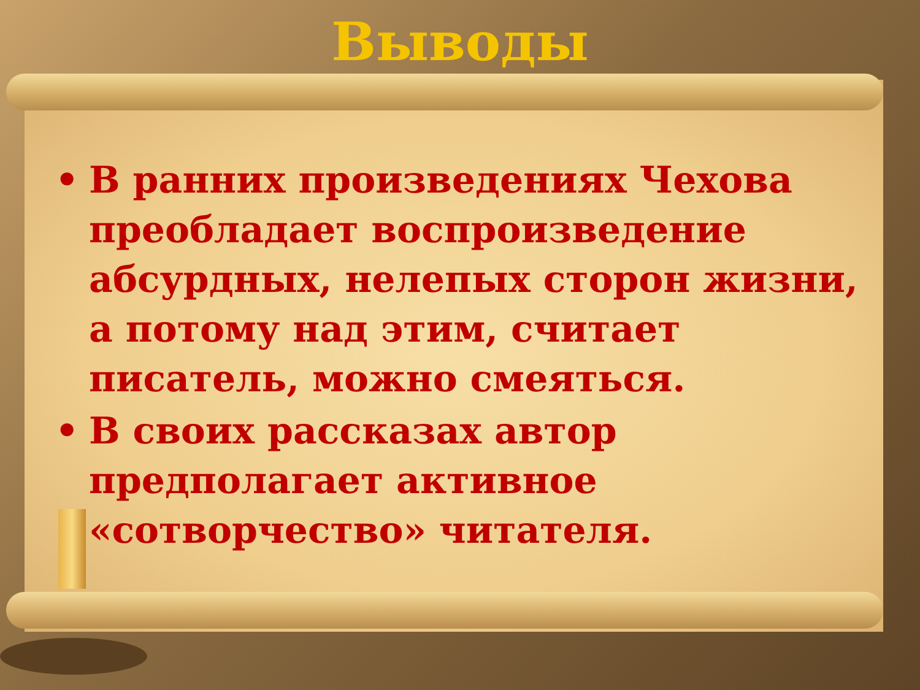Выводы
• В ранних произведениях Чехова преобладает воспроизведение абсурдных, нелепых сторон жизни, а потому над этим, считает писатель, можно смеяться.
• В своих рассказах автор предполагает активное «сотворчество» читателя.